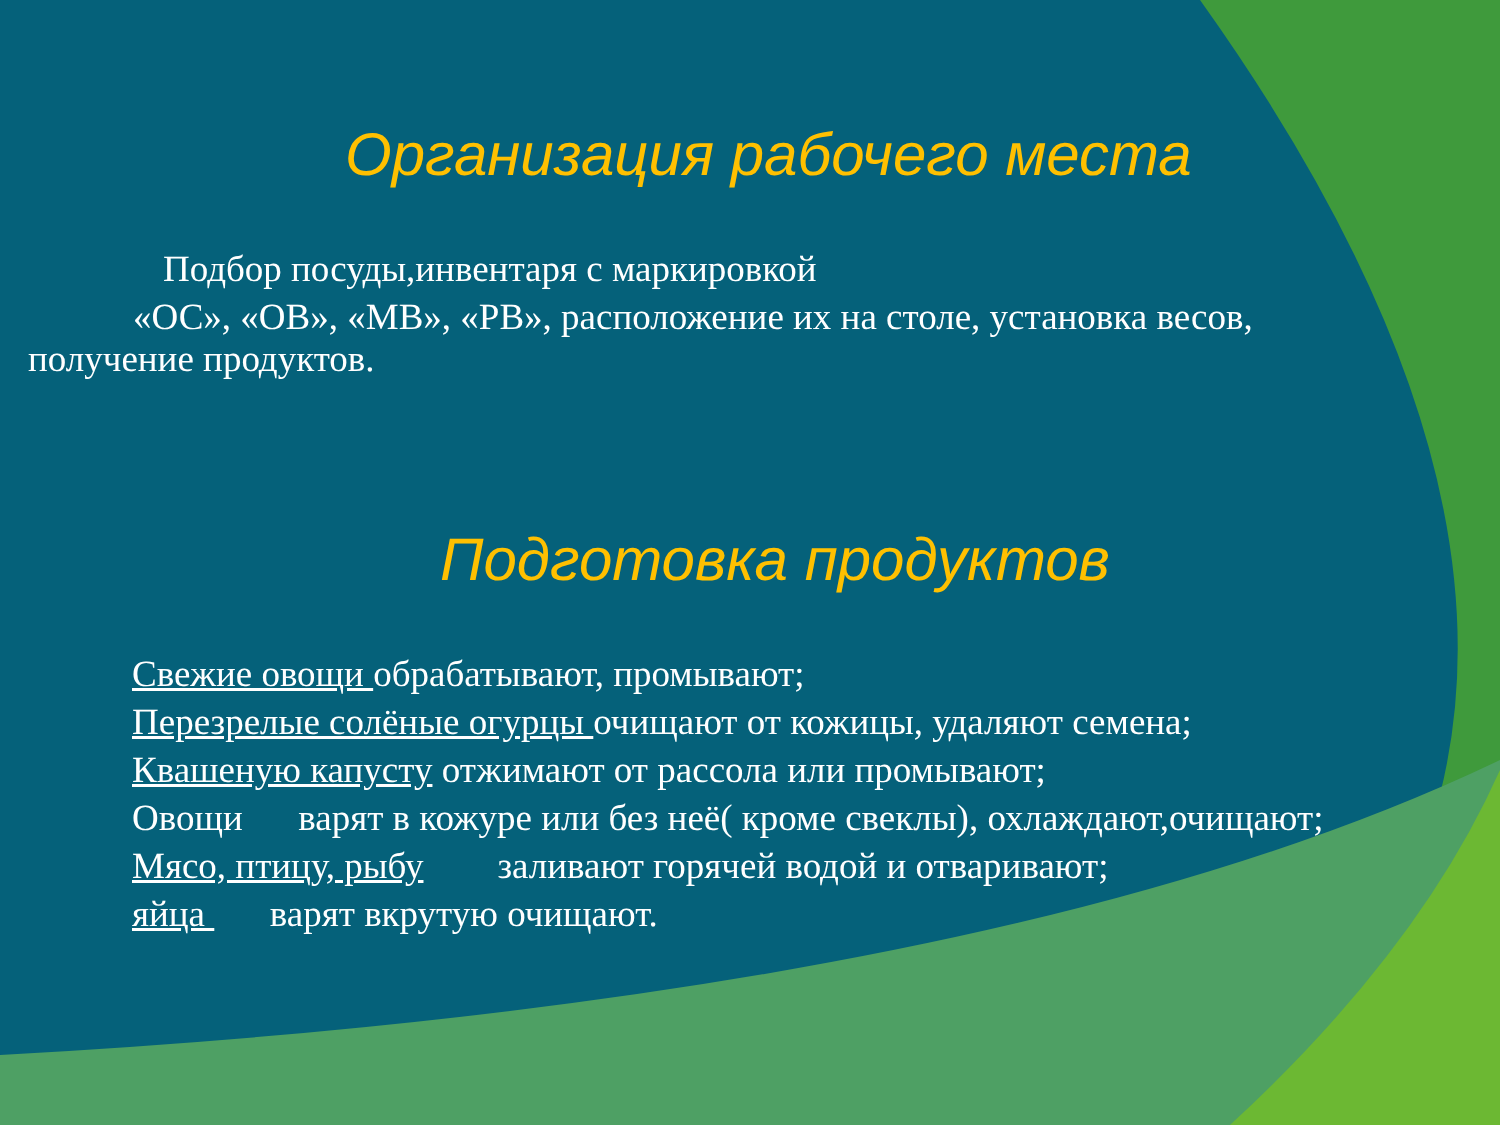Организация рабочего места
Подбор посуды,инвентаря с маркировкой
«ОС», «ОВ», «МВ», «РВ», расположение их на столе, установка весов,
получение продуктов.
Подготовка продуктов
Свежие овощи обрабатывают, промывают;
Перезрелые солёные огурцы очищают от кожицы, удаляют семена;
Квашеную капусту отжимают от рассола или промывают;
Овощи варят в кожуре или без неё( кроме свеклы), охлаждают,очищают;
Мясо, птицу, рыбу заливают горячей водой и отваривают;
яйца варят вкрутую очищают.